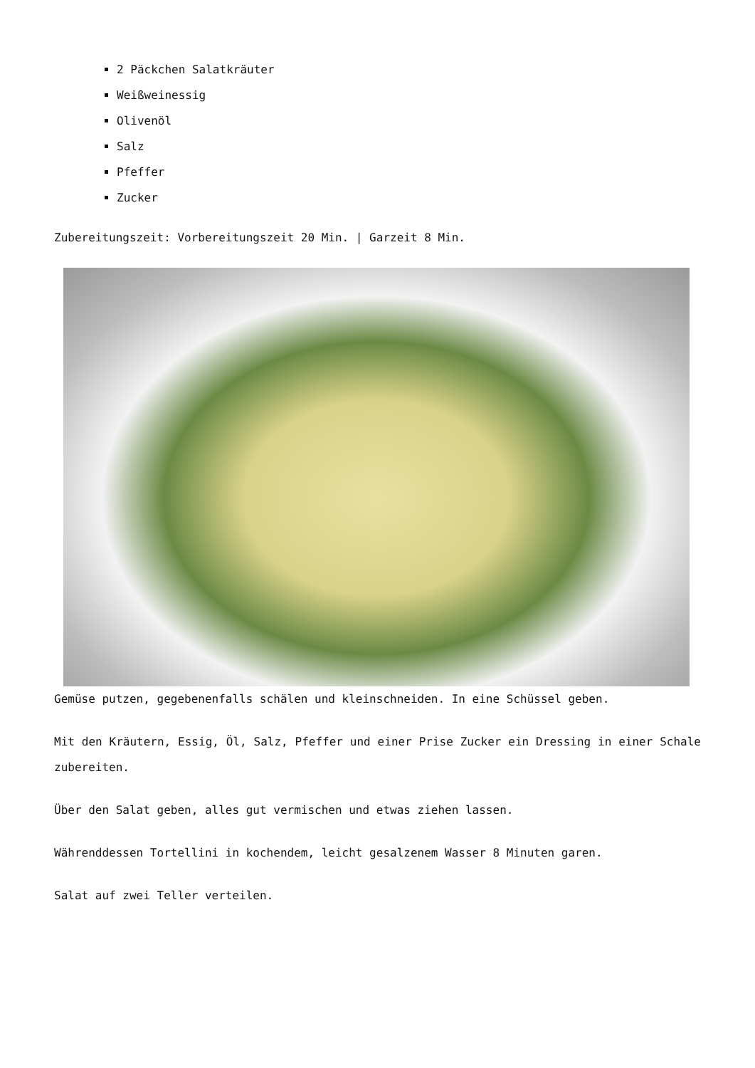2 Päckchen Salatkräuter
Weißweinessig
Olivenöl
Salz
Pfeffer
Zucker
Zubereitungszeit: Vorbereitungszeit 20 Min. | Garzeit 8 Min.
Gemüse putzen, gegebenenfalls schälen und kleinschneiden. In eine Schüssel geben.
Mit den Kräutern, Essig, Öl, Salz, Pfeffer und einer Prise Zucker ein Dressing in einer Schale zubereiten.
Über den Salat geben, alles gut vermischen und etwas ziehen lassen.
Währenddessen Tortellini in kochendem, leicht gesalzenem Wasser 8 Minuten garen.
Salat auf zwei Teller verteilen.